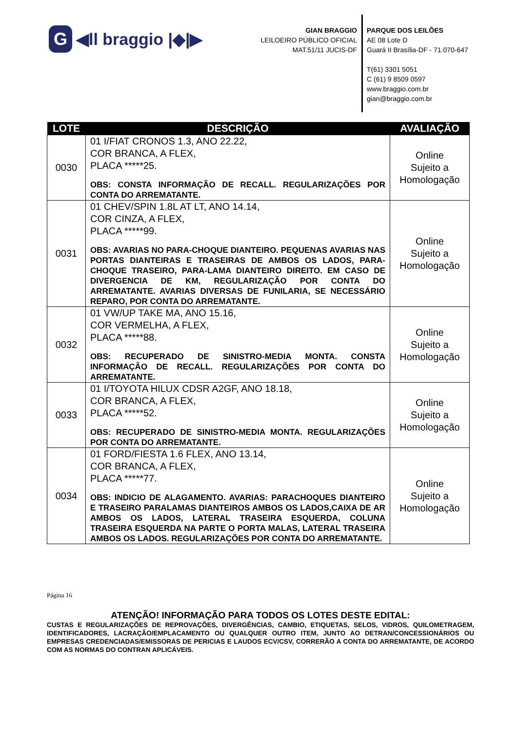G
◀ll braggio |◆|▶
GIAN BRAGGIO
LEILOEIRO PÚBLICO OFICIAL
MAT.51/11 JUCIS-DF
PARQUE DOS LEILÕES
AE 08 Lote D
Guará II Brasília-DF - 71.070-647
T(61) 3301 5051
C (61) 9 8509 0597
www.braggio.com.br
gian@braggio.com.br
| LOTE | DESCRIÇÃO | AVALIAÇÃO |
| --- | --- | --- |
| 0030 | 01 I/FIAT CRONOS 1.3, ANO 22.22, COR BRANCA, A FLEX, PLACA *****25. OBS: CONSTA INFORMAÇÃO DE RECALL. REGULARIZAÇÕES POR CONTA DO ARREMATANTE. | Online Sujeito a Homologação |
| 0031 | 01 CHEV/SPIN 1.8L AT LT, ANO 14.14, COR CINZA, A FLEX, PLACA *****99. OBS: AVARIAS NO PARA-CHOQUE DIANTEIRO. PEQUENAS AVARIAS NAS PORTAS DIANTEIRAS E TRASEIRAS DE AMBOS OS LADOS, PARA-CHOQUE TRASEIRO, PARA-LAMA DIANTEIRO DIREITO. EM CASO DE DIVERGENCIA DE KM, REGULARIZAÇÃO POR CONTA DO ARREMATANTE. AVARIAS DIVERSAS DE FUNILARIA, SE NECESSÁRIO REPARO, POR CONTA DO ARREMATANTE. | Online Sujeito a Homologação |
| 0032 | 01 VW/UP TAKE MA, ANO 15.16, COR VERMELHA, A FLEX, PLACA *****88. OBS: RECUPERADO DE SINISTRO-MEDIA MONTA. CONSTA INFORMAÇÃO DE RECALL. REGULARIZAÇÕES POR CONTA DO ARREMATANTE. | Online Sujeito a Homologação |
| 0033 | 01 I/TOYOTA HILUX CDSR A2GF, ANO 18.18, COR BRANCA, A FLEX, PLACA *****52. OBS: RECUPERADO DE SINISTRO-MEDIA MONTA. REGULARIZAÇÕES POR CONTA DO ARREMATANTE. | Online Sujeito a Homologação |
| 0034 | 01 FORD/FIESTA 1.6 FLEX, ANO 13.14, COR BRANCA, A FLEX, PLACA *****77. OBS: INDICIO DE ALAGAMENTO. AVARIAS: PARACHOQUES DIANTEIRO E TRASEIRO PARALAMAS DIANTEIROS AMBOS OS LADOS,CAIXA DE AR AMBOS OS LADOS, LATERAL TRASEIRA ESQUERDA, COLUNA TRASEIRA ESQUERDA NA PARTE O PORTA MALAS, LATERAL TRASEIRA AMBOS OS LADOS. REGULARIZAÇÕES POR CONTA DO ARREMATANTE. | Online Sujeito a Homologação |
Página 16
ATENÇÃO! INFORMAÇÃO PARA TODOS OS LOTES DESTE EDITAL:
CUSTAS E REGULARIZAÇÕES DE REPROVAÇÕES, DIVERGÊNCIAS, CAMBIO, ETIQUETAS, SELOS, VIDROS, QUILOMETRAGEM, IDENTIFICADORES, LACRAÇÃO/EMPLACAMENTO OU QUALQUER OUTRO ITEM, JUNTO AO DETRAN/CONCESSIONÁRIOS OU EMPRESAS CREDENCIADAS/EMISSORAS DE PERICIAS E LAUDOS ECV/CSV, CORRERÃO A CONTA DO ARREMATANTE, DE ACORDO COM AS NORMAS DO CONTRAN APLICÁVEIS.